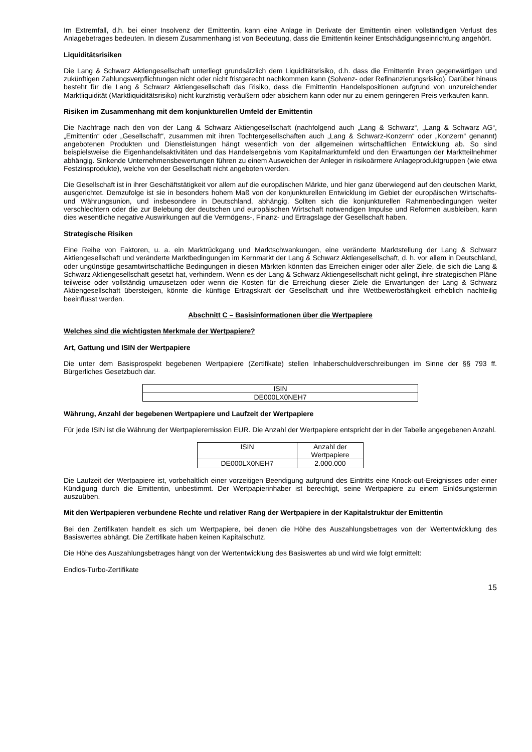Im Extremfall, d.h. bei einer Insolvenz der Emittentin, kann eine Anlage in Derivate der Emittentin einen vollständigen Verlust des Anlagebetrages bedeuten. In diesem Zusammenhang ist von Bedeutung, dass die Emittentin keiner Entschädigungseinrichtung angehört.
Liquiditätsrisiken
Die Lang & Schwarz Aktiengesellschaft unterliegt grundsätzlich dem Liquiditätsrisiko, d.h. dass die Emittentin ihren gegenwärtigen und zukünftigen Zahlungsverpflichtungen nicht oder nicht fristgerecht nachkommen kann (Solvenz- oder Refinanzierungsrisiko). Darüber hinaus besteht für die Lang & Schwarz Aktiengesellschaft das Risiko, dass die Emittentin Handelspositionen aufgrund von unzureichender Marktliquidität (Marktliquiditätsrisiko) nicht kurzfristig veräußern oder absichern kann oder nur zu einem geringeren Preis verkaufen kann.
Risiken im Zusammenhang mit dem konjunkturellen Umfeld der Emittentin
Die Nachfrage nach den von der Lang & Schwarz Aktiengesellschaft (nachfolgend auch „Lang & Schwarz“, „Lang & Schwarz AG“, „Emittentin“ oder „Gesellschaft“, zusammen mit ihren Tochtergesellschaften auch „Lang & Schwarz-Konzern“ oder „Konzern“ genannt) angebotenen Produkten und Dienstleistungen hängt wesentlich von der allgemeinen wirtschaftlichen Entwicklung ab. So sind beispielsweise die Eigenhandelsaktivitäten und das Handelsergebnis vom Kapitalmarktumfeld und den Erwartungen der Marktteilnehmer abhängig. Sinkende Unternehmensbewertungen führen zu einem Ausweichen der Anleger in risikoärmere Anlageproduktgruppen (wie etwa Festzinsprodukte), welche von der Gesellschaft nicht angeboten werden.
Die Gesellschaft ist in ihrer Geschäftstätigkeit vor allem auf die europäischen Märkte, und hier ganz überwiegend auf den deutschen Markt, ausgerichtet. Demzufolge ist sie in besonders hohem Maß von der konjunkturellen Entwicklung im Gebiet der europäischen Wirtschafts- und Währungsunion, und insbesondere in Deutschland, abhängig. Sollten sich die konjunkturellen Rahmenbedingungen weiter verschlechtern oder die zur Belebung der deutschen und europäischen Wirtschaft notwendigen Impulse und Reformen ausbleiben, kann dies wesentliche negative Auswirkungen auf die Vermögens-, Finanz- und Ertragslage der Gesellschaft haben.
Strategische Risiken
Eine Reihe von Faktoren, u. a. ein Marktrückgang und Marktschwankungen, eine veränderte Marktstellung der Lang & Schwarz Aktiengesellschaft und veränderte Marktbedingungen im Kernmarkt der Lang & Schwarz Aktiengesellschaft, d. h. vor allem in Deutschland, oder ungünstige gesamtwirtschaftliche Bedingungen in diesen Märkten könnten das Erreichen einiger oder aller Ziele, die sich die Lang & Schwarz Aktiengesellschaft gesetzt hat, verhindern. Wenn es der Lang & Schwarz Aktiengesellschaft nicht gelingt, ihre strategischen Pläne teilweise oder vollständig umzusetzen oder wenn die Kosten für die Erreichung dieser Ziele die Erwartungen der Lang & Schwarz Aktiengesellschaft übersteigen, könnte die künftige Ertragskraft der Gesellschaft und ihre Wettbewerbsfähigkeit erheblich nachteilig beeinflusst werden.
Abschnitt C – Basisinformationen über die Wertpapiere
Welches sind die wichtigsten Merkmale der Wertpapiere?
Art, Gattung und ISIN der Wertpapiere
Die unter dem Basisprospekt begebenen Wertpapiere (Zertifikate) stellen Inhaberschuldverschreibungen im Sinne der §§ 793 ff. Bürgerliches Gesetzbuch dar.
| ISIN |
| DE000LX0NEH7 |
Währung, Anzahl der begebenen Wertpapiere und Laufzeit der Wertpapiere
Für jede ISIN ist die Währung der Wertpapieremission EUR. Die Anzahl der Wertpapiere entspricht der in der Tabelle angegebenen Anzahl.
| ISIN | Anzahl der Wertpapiere |
| DE000LX0NEH7 | 2.000.000 |
Die Laufzeit der Wertpapiere ist, vorbehaltlich einer vorzeitigen Beendigung aufgrund des Eintritts eine Knock-out-Ereignisses oder einer Kündigung durch die Emittentin, unbestimmt. Der Wertpapierinhaber ist berechtigt, seine Wertpapiere zu einem Einlösungstermin auszuüben.
Mit den Wertpapieren verbundene Rechte und relativer Rang der Wertpapiere in der Kapitalstruktur der Emittentin
Bei den Zertifikaten handelt es sich um Wertpapiere, bei denen die Höhe des Auszahlungsbetrages von der Wertentwicklung des Basiswertes abhängt. Die Zertifikate haben keinen Kapitalschutz.
Die Höhe des Auszahlungsbetrages hängt von der Wertentwicklung des Basiswertes ab und wird wie folgt ermittelt:
Endlos-Turbo-Zertifikate
15